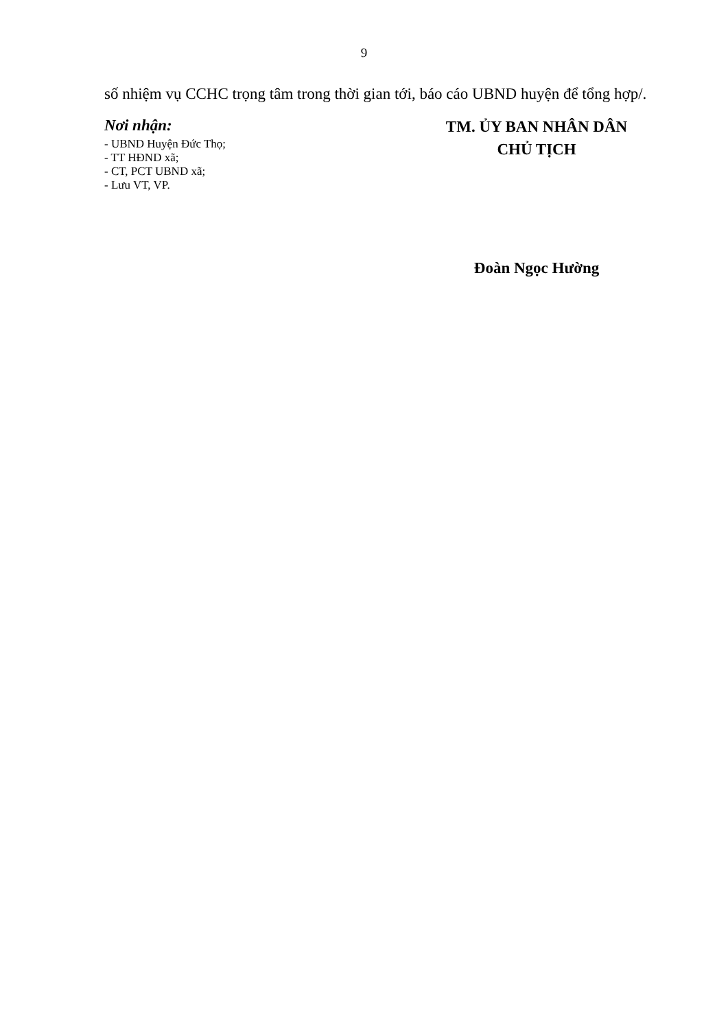9
số nhiệm vụ CCHC trọng tâm trong thời gian tới, báo cáo UBND huyện để tổng hợp/.
Nơi nhận:
- UBND Huyện Đức Thọ;
- TT HĐND xã;
- CT, PCT UBND xã;
- Lưu VT, VP.
TM. ỦY BAN NHÂN DÂN
CHỦ TỊCH
Đoàn Ngọc Hường